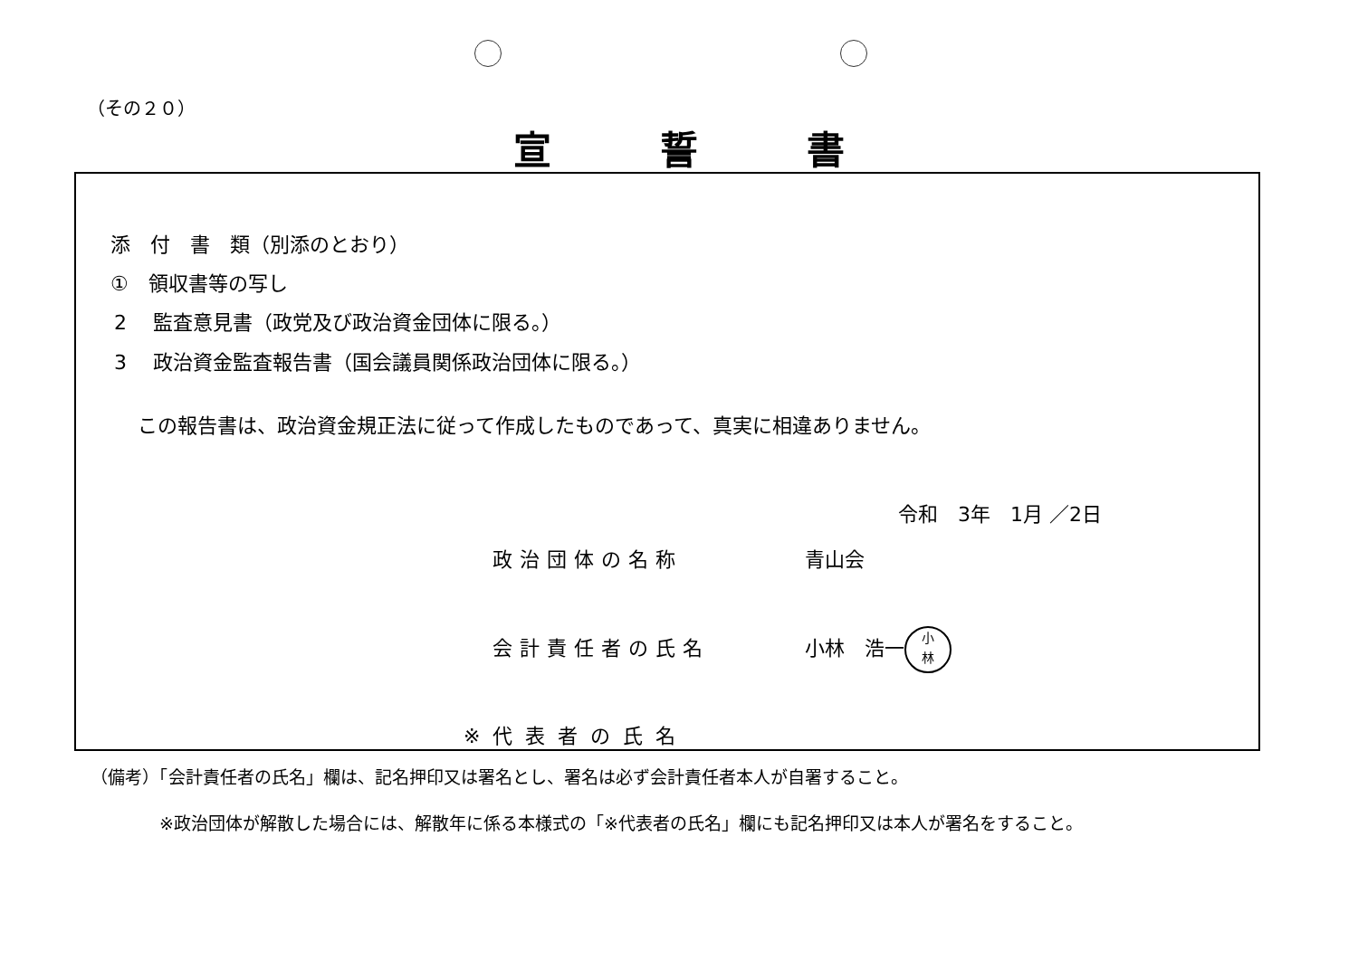（その２０）
宣誓書
添　付　書　類（別添のとおり）
①　領収書等の写し
2　 監査意見書（政党及び政治資金団体に限る。）
3　 政治資金監査報告書（国会議員関係政治団体に限る。）
この報告書は、政治資金規正法に従って作成したものであって、真実に相違ありません。
令和　3年　1月 ／2日
政治団体の名称 青山会
会計責任者の氏名
小林　浩一 小
林
※代表者の氏名
（備考）「会計責任者の氏名」欄は、記名押印又は署名とし、署名は必ず会計責任者本人が自署すること。
※政治団体が解散した場合には、解散年に係る本様式の「※代表者の氏名」欄にも記名押印又は本人が署名をすること。